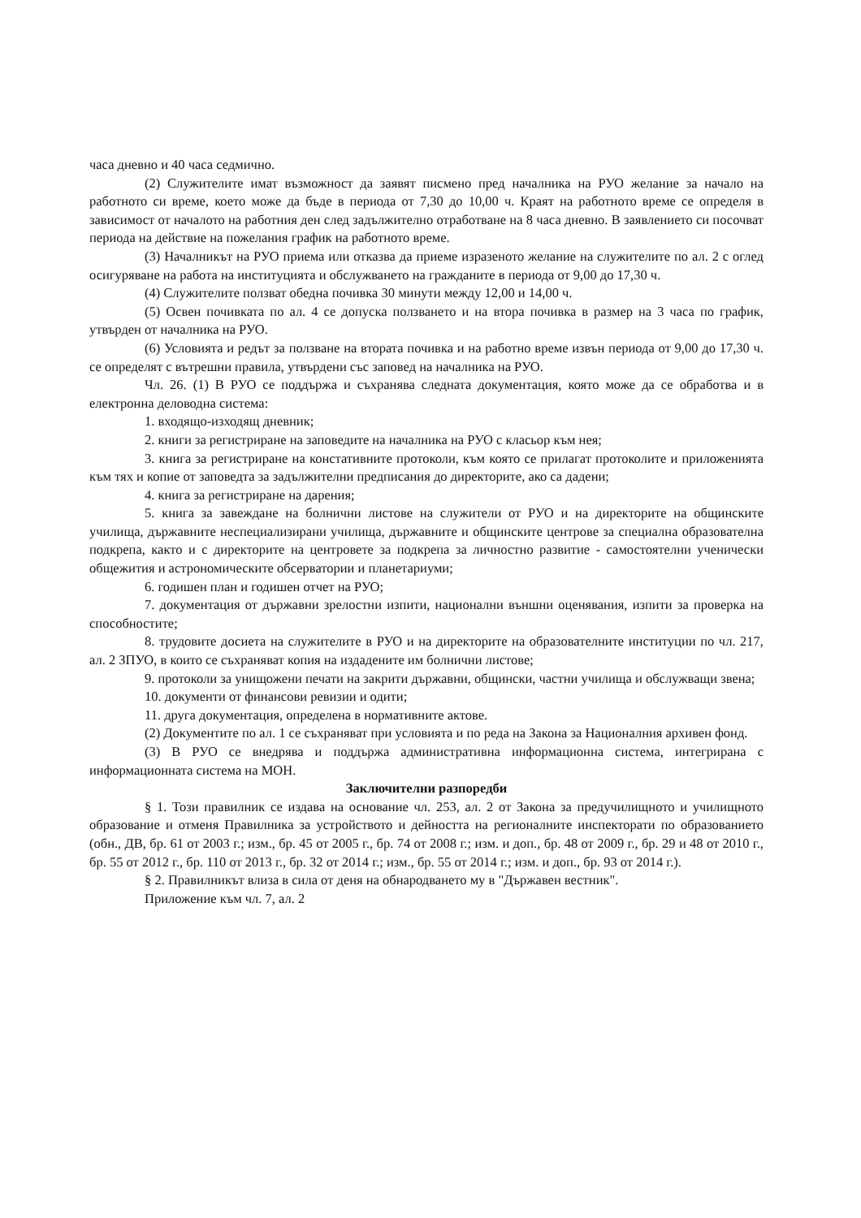часа дневно и 40 часа седмично.
(2) Служителите имат възможност да заявят писмено пред началника на РУО желание за начало на работното си време, което може да бъде в периода от 7,30 до 10,00 ч. Краят на работното време се определя в зависимост от началото на работния ден след задължително отработване на 8 часа дневно. В заявлението си посочват периода на действие на пожелания график на работното време.
(3) Началникът на РУО приема или отказва да приеме изразеното желание на служителите по ал. 2 с оглед осигуряване на работа на институцията и обслужването на гражданите в периода от 9,00 до 17,30 ч.
(4) Служителите ползват обедна почивка 30 минути между 12,00 и 14,00 ч.
(5) Освен почивката по ал. 4 се допуска ползването и на втора почивка в размер на 3 часа по график, утвърден от началника на РУО.
(6) Условията и редът за ползване на втората почивка и на работно време извън периода от 9,00 до 17,30 ч. се определят с вътрешни правила, утвърдени със заповед на началника на РУО.
Чл. 26. (1) В РУО се поддържа и съхранява следната документация, която може да се обработва и в електронна деловодна система:
1. входящо-изходящ дневник;
2. книги за регистриране на заповедите на началника на РУО с класьор към нея;
3. книга за регистриране на констативните протоколи, към която се прилагат протоколите и приложенията към тях и копие от заповедта за задължителни предписания до директорите, ако са дадени;
4. книга за регистриране на дарения;
5. книга за завеждане на болнични листове на служители от РУО и на директорите на общинските училища, държавните неспециализирани училища, държавните и общинските центрове за специална образователна подкрепа, както и с директорите на центровете за подкрепа за личностно развитие - самостоятелни ученически общежития и астрономическите обсерватории и планетариуми;
6. годишен план и годишен отчет на РУО;
7. документация от държавни зрелостни изпити, национални външни оценявания, изпити за проверка на способностите;
8. трудовите досиета на служителите в РУО и на директорите на образователните институции по чл. 217, ал. 2 ЗПУО, в които се съхраняват копия на издадените им болнични листове;
9. протоколи за унищожени печати на закрити държавни, общински, частни училища и обслужващи звена;
10. документи от финансови ревизии и одити;
11. друга документация, определена в нормативните актове.
(2) Документите по ал. 1 се съхраняват при условията и по реда на Закона за Националния архивен фонд.
(3) В РУО се внедрява и поддържа административна информационна система, интегрирана с информационната система на МОН.
Заключителни разпоредби
§ 1. Този правилник се издава на основание чл. 253, ал. 2 от Закона за предучилищното и училищното образование и отменя Правилника за устройството и дейността на регионалните инспекторати по образованието (обн., ДВ, бр. 61 от 2003 г.; изм., бр. 45 от 2005 г., бр. 74 от 2008 г.; изм. и доп., бр. 48 от 2009 г., бр. 29 и 48 от 2010 г., бр. 55 от 2012 г., бр. 110 от 2013 г., бр. 32 от 2014 г.; изм., бр. 55 от 2014 г.; изм. и доп., бр. 93 от 2014 г.).
§ 2. Правилникът влиза в сила от деня на обнародването му в "Държавен вестник".
Приложение към чл. 7, ал. 2